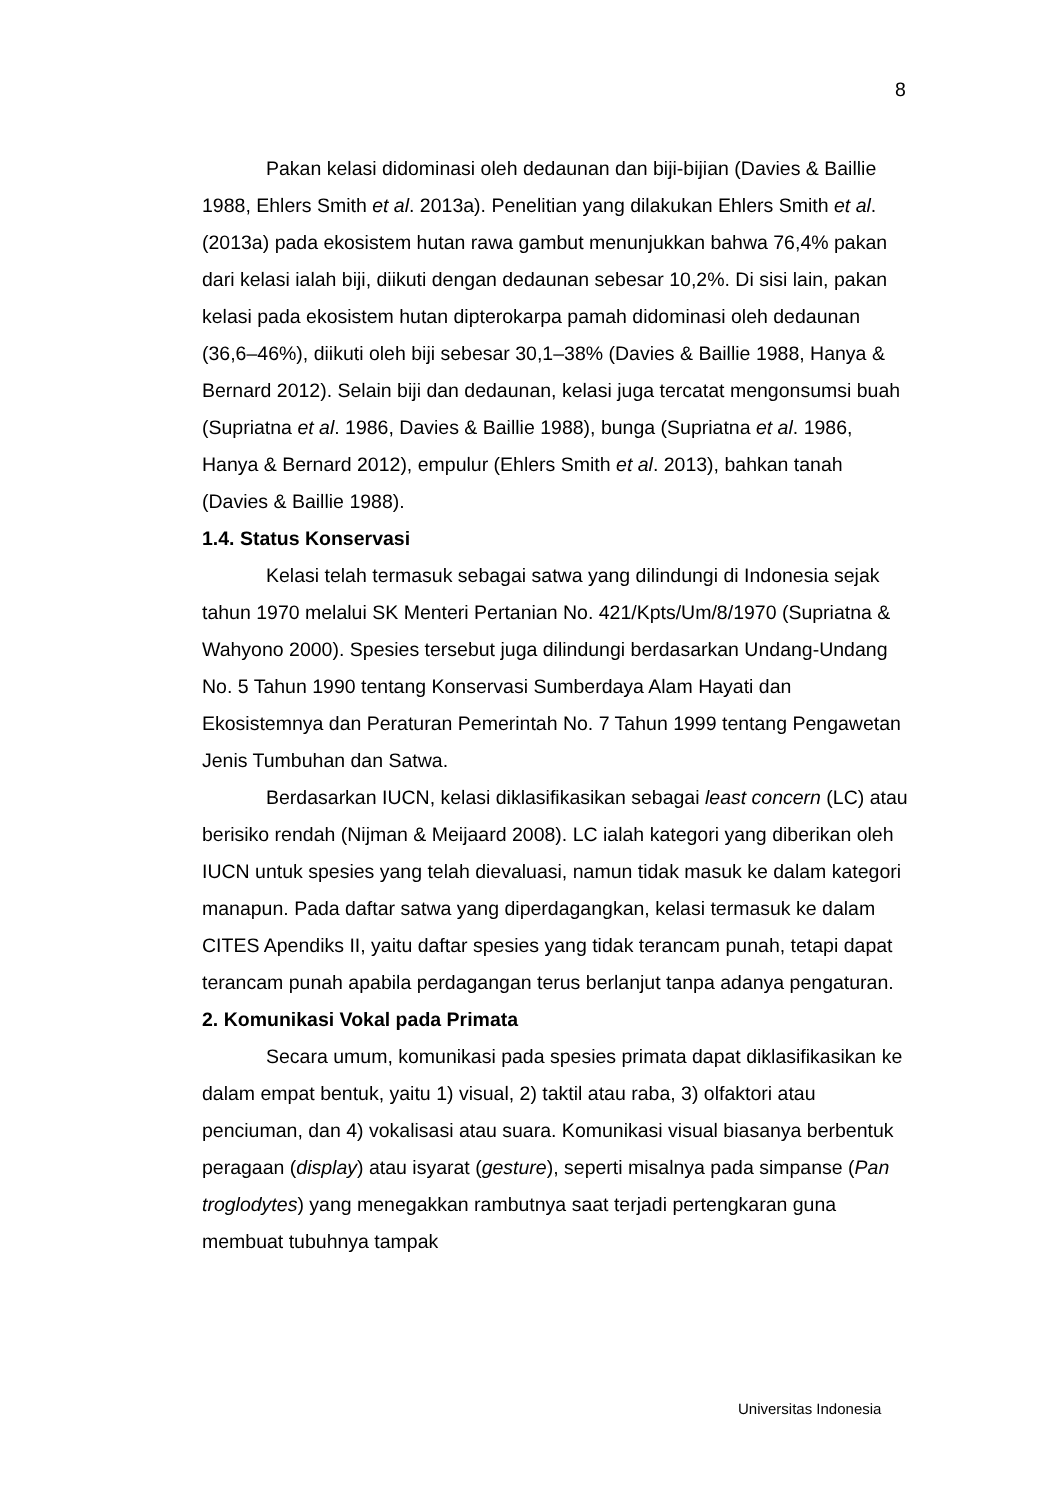8
Pakan kelasi didominasi oleh dedaunan dan biji-bijian (Davies & Baillie 1988, Ehlers Smith et al. 2013a). Penelitian yang dilakukan Ehlers Smith et al. (2013a) pada ekosistem hutan rawa gambut menunjukkan bahwa 76,4% pakan dari kelasi ialah biji, diikuti dengan dedaunan sebesar 10,2%. Di sisi lain, pakan kelasi pada ekosistem hutan dipterokarpa pamah didominasi oleh dedaunan (36,6–46%), diikuti oleh biji sebesar 30,1–38% (Davies & Baillie 1988, Hanya & Bernard 2012). Selain biji dan dedaunan, kelasi juga tercatat mengonsumsi buah (Supriatna et al. 1986, Davies & Baillie 1988), bunga (Supriatna et al. 1986, Hanya & Bernard 2012), empulur (Ehlers Smith et al. 2013), bahkan tanah (Davies & Baillie 1988).
1.4. Status Konservasi
Kelasi telah termasuk sebagai satwa yang dilindungi di Indonesia sejak tahun 1970 melalui SK Menteri Pertanian No. 421/Kpts/Um/8/1970 (Supriatna & Wahyono 2000). Spesies tersebut juga dilindungi berdasarkan Undang-Undang No. 5 Tahun 1990 tentang Konservasi Sumberdaya Alam Hayati dan Ekosistemnya dan Peraturan Pemerintah No. 7 Tahun 1999 tentang Pengawetan Jenis Tumbuhan dan Satwa.
Berdasarkan IUCN, kelasi diklasifikasikan sebagai least concern (LC) atau berisiko rendah (Nijman & Meijaard 2008). LC ialah kategori yang diberikan oleh IUCN untuk spesies yang telah dievaluasi, namun tidak masuk ke dalam kategori manapun. Pada daftar satwa yang diperdagangkan, kelasi termasuk ke dalam CITES Apendiks II, yaitu daftar spesies yang tidak terancam punah, tetapi dapat terancam punah apabila perdagangan terus berlanjut tanpa adanya pengaturan.
2. Komunikasi Vokal pada Primata
Secara umum, komunikasi pada spesies primata dapat diklasifikasikan ke dalam empat bentuk, yaitu 1) visual, 2) taktil atau raba, 3) olfaktori atau penciuman, dan 4) vokalisasi atau suara. Komunikasi visual biasanya berbentuk peragaan (display) atau isyarat (gesture), seperti misalnya pada simpanse (Pan troglodytes) yang menegakkan rambutnya saat terjadi pertengkaran guna membuat tubuhnya tampak
Universitas Indonesia